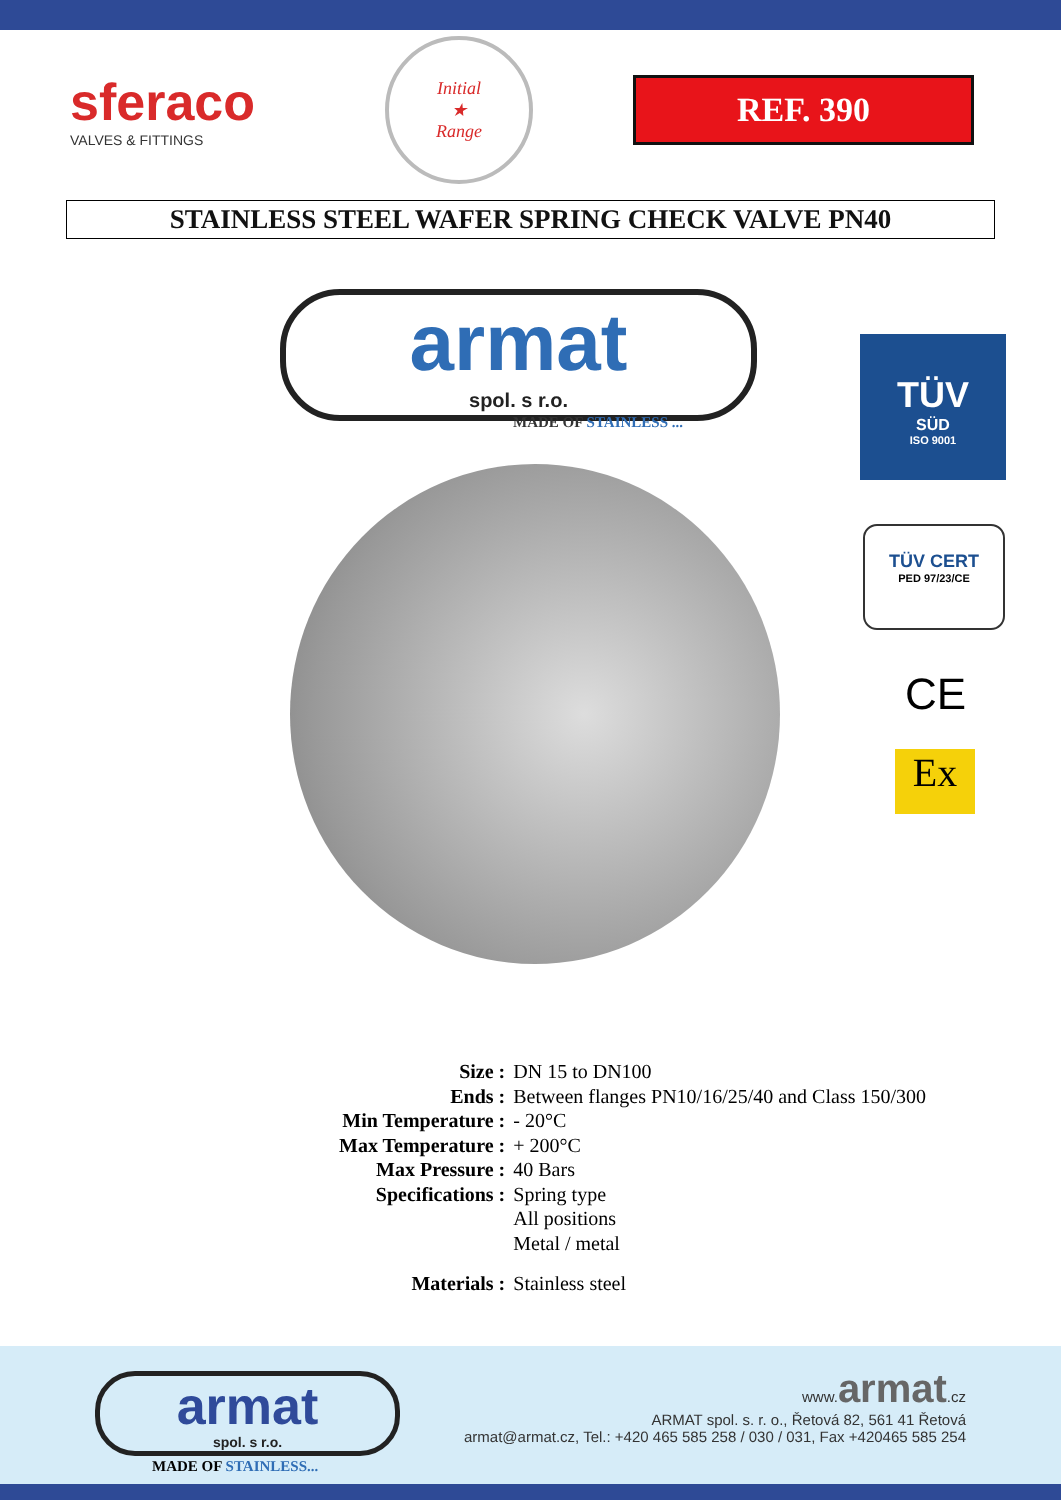sferaco
VALVES & FITTINGS
Initial
★
Range
REF. 390
STAINLESS STEEL WAFER SPRING CHECK VALVE PN40
armat
spol. s r.o.
MADE OF STAINLESS ...
TÜV
SÜD
ISO 9001
TÜV CERT
PED 97/23/CE
CE
Ex
| Size : | DN 15 to DN100 |
| Ends : | Between flanges PN10/16/25/40 and Class 150/300 |
| Min Temperature : | - 20°C |
| Max Temperature : | + 200°C |
| Max Pressure : | 40 Bars |
| Specifications : | Spring type All positions Metal / metal |
| Materials : | Stainless steel |
armat
spol. s r.o.
MADE OF STAINLESS...
www.armat.cz
ARMAT spol. s. r. o., Řetová 82, 561 41 Řetová
armat@armat.cz, Tel.: +420 465 585 258 / 030 / 031, Fax +420465 585 254